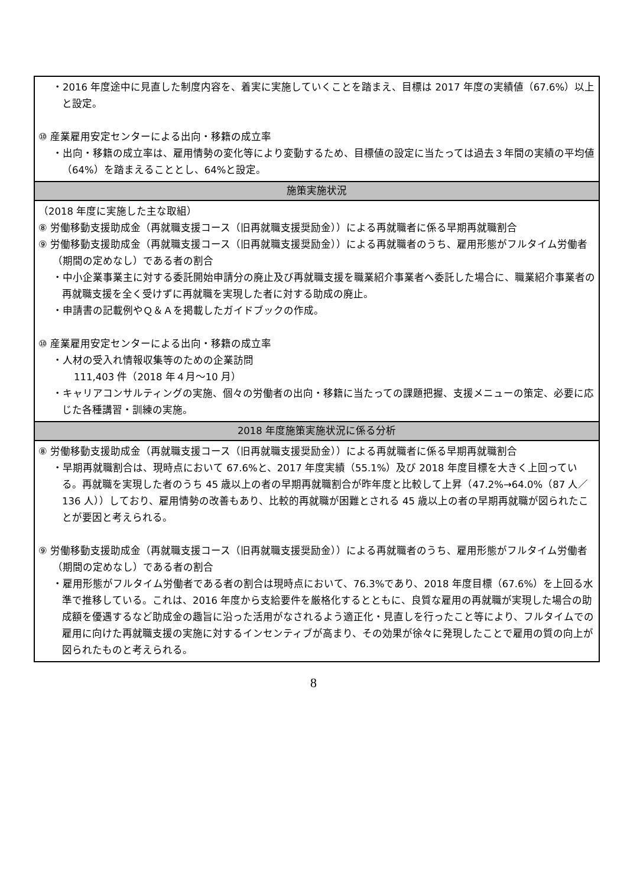| ・2016 年度途中に見直した制度内容を、着実に実施していくことを踏まえ、目標は 2017 年度の実績値（67.6%）以上と設定。 ⑩ 産業雇用安定センターによる出向・移籍の成立率 ・出向・移籍の成立率は、雇用情勢の変化等により変動するため、目標値の設定に当たっては過去３年間の実績の平均値（64%）を踏まえることとし、64%と設定。 |
| 施策実施状況 |
| （2018 年度に実施した主な取組） ⑧ 労働移動支援助成金（再就職支援コース（旧再就職支援奨励金））による再就職者に係る早期再就職割合 ⑨ 労働移動支援助成金（再就職支援コース（旧再就職支援奨励金））による再就職者のうち、雇用形態がフルタイム労働者（期間の定めなし）である者の割合 ・中小企業事業主に対する委託開始申請分の廃止及び再就職支援を職業紹介事業者へ委託した場合に、職業紹介事業者の再就職支援を全く受けずに再就職を実現した者に対する助成の廃止。 ・申請書の記載例やＱ＆Ａを掲載したガイドブックの作成。 ⑩ 産業雇用安定センターによる出向・移籍の成立率 ・人材の受入れ情報収集等のための企業訪問 111,403 件（2018 年４月～10 月） ・キャリアコンサルティングの実施、個々の労働者の出向・移籍に当たっての課題把握、支援メニューの策定、必要に応じた各種講習・訓練の実施。 |
| 2018 年度施策実施状況に係る分析 |
| ⑧ 労働移動支援助成金（再就職支援コース（旧再就職支援奨励金））による再就職者に係る早期再就職割合 ・早期再就職割合は、現時点において 67.6%と、2017 年度実績（55.1%）及び 2018 年度目標を大きく上回っている。再就職を実現した者のうち 45 歳以上の者の早期再就職割合が昨年度と比較して上昇（47.2%→64.0%（87 人／136 人））しており、雇用情勢の改善もあり、比較的再就職が困難とされる 45 歳以上の者の早期再就職が図られたことが要因と考えられる。 ⑨ 労働移動支援助成金（再就職支援コース（旧再就職支援奨励金））による再就職者のうち、雇用形態がフルタイム労働者（期間の定めなし）である者の割合 ・雇用形態がフルタイム労働者である者の割合は現時点において、76.3%であり、2018 年度目標（67.6%）を上回る水準で推移している。これは、2016 年度から支給要件を厳格化するとともに、良質な雇用の再就職が実現した場合の助成額を優遇するなど助成金の趣旨に沿った活用がなされるよう適正化・見直しを行ったこと等により、フルタイムでの雇用に向けた再就職支援の実施に対するインセンティブが高まり、その効果が徐々に発現したことで雇用の質の向上が図られたものと考えられる。 |
8